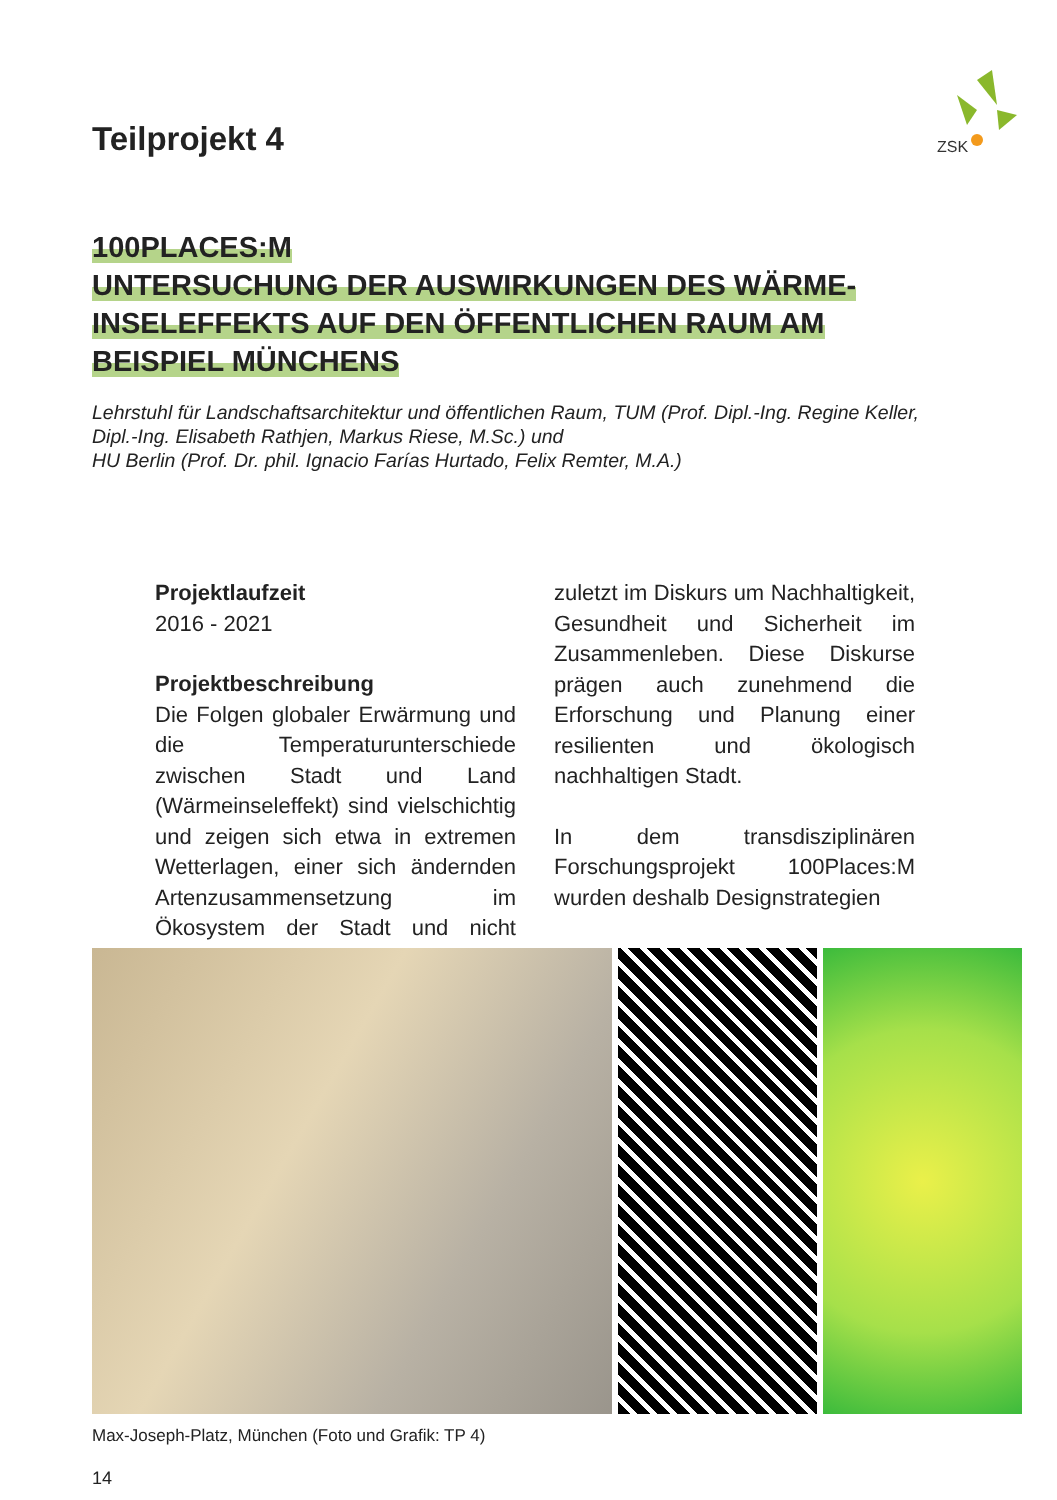ZSK
Teilprojekt 4
100PLACES:M
UNTERSUCHUNG DER AUSWIRKUNGEN DES WÄRME-
INSELEFFEKTS AUF DEN ÖFFENTLICHEN RAUM AM
BEISPIEL MÜNCHENS
Lehrstuhl für Landschaftsarchitektur und öffentlichen Raum, TUM (Prof. Dipl.-Ing. Regine Keller, Dipl.-Ing. Elisabeth Rathjen, Markus Riese, M.Sc.) und
HU Berlin (Prof. Dr. phil. Ignacio Farías Hurtado, Felix Remter, M.A.)
Projektlaufzeit
2016 - 2021
Projektbeschreibung
Die Folgen globaler Erwärmung und die Temperaturunterschiede zwischen Stadt und Land (Wärmeinseleffekt) sind vielschichtig und zeigen sich etwa in extremen Wetterlagen, einer sich ändernden Artenzusammensetzung im Ökosystem der Stadt und nicht zuletzt im Diskurs um Nachhaltigkeit, Gesundheit und Sicherheit im Zusammenleben. Diese Diskurse prägen auch zunehmend die Erforschung und Planung einer resilienten und ökologisch nachhaltigen Stadt.
In dem transdisziplinären Forschungsprojekt 100Places:M wurden deshalb Designstrategien
Max-Joseph-Platz, München (Foto und Grafik: TP 4)
14